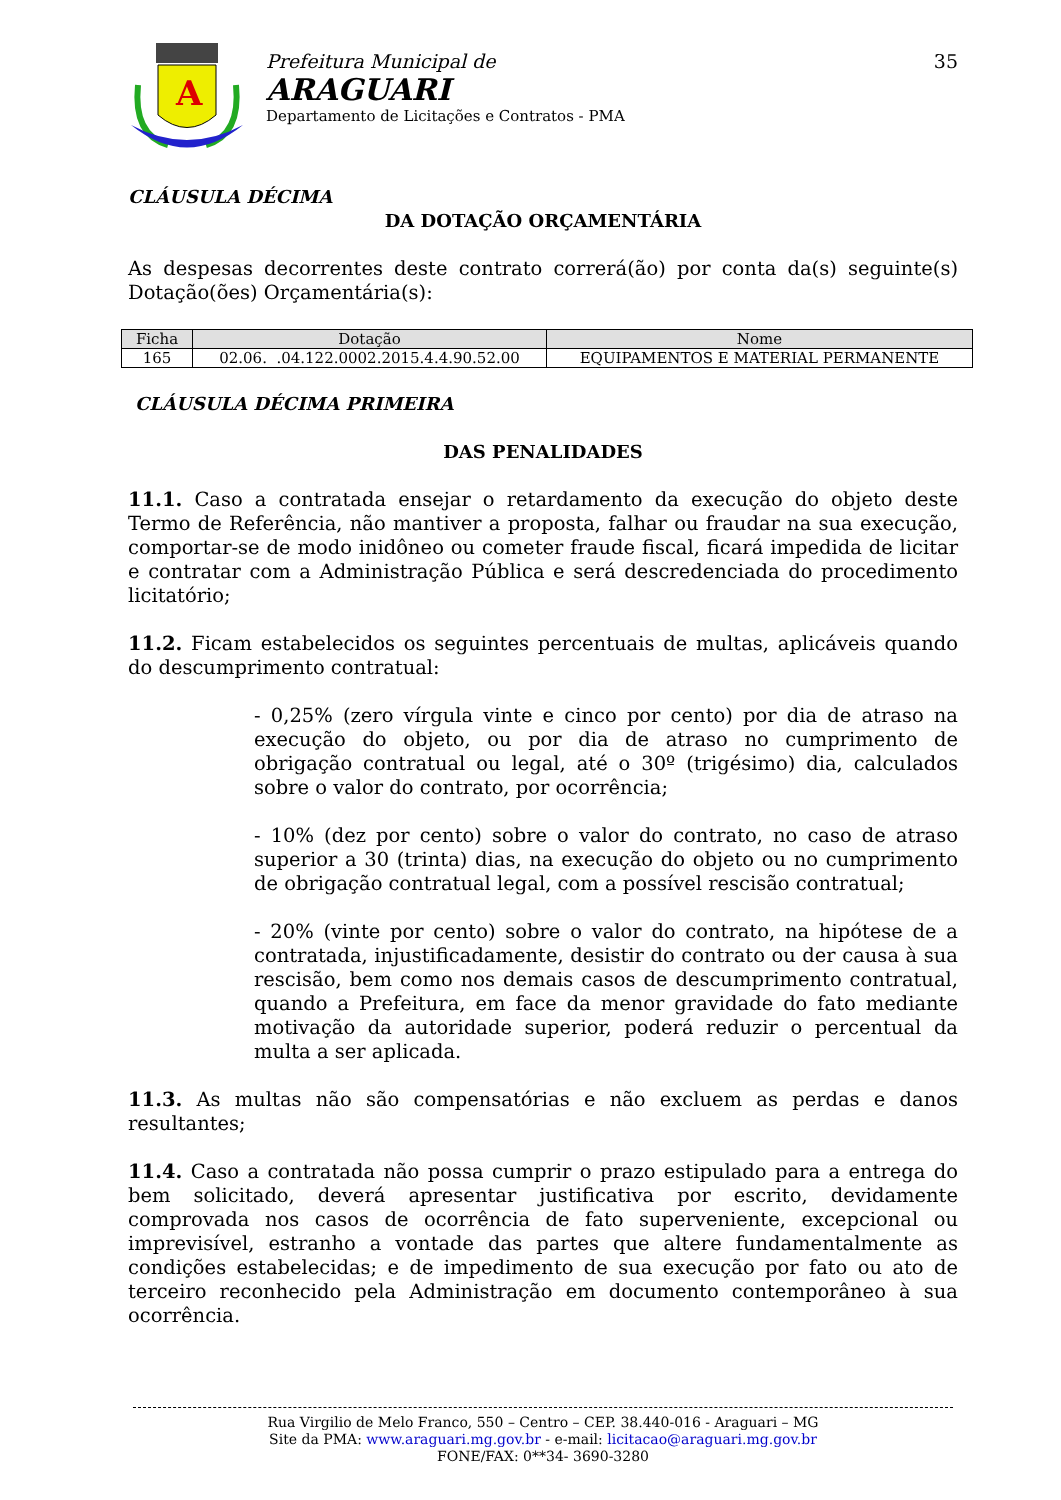A
Prefeitura Municipal de
ARAGUARI
Departamento de Licitações e Contratos - PMA
35
CLÁUSULA DÉCIMA
DA DOTAÇÃO ORÇAMENTÁRIA
As despesas decorrentes deste contrato correrá(ão) por conta da(s) seguinte(s) Dotação(ões) Orçamentária(s):
| Ficha | Dotação | Nome |
| --- | --- | --- |
| 165 | 02.06. .04.122.0002.2015.4.4.90.52.00 | EQUIPAMENTOS E MATERIAL PERMANENTE |
CLÁUSULA DÉCIMA PRIMEIRA
DAS PENALIDADES
11.1. Caso a contratada ensejar o retardamento da execução do objeto deste Termo de Referência, não mantiver a proposta, falhar ou fraudar na sua execução, comportar-se de modo inidôneo ou cometer fraude fiscal, ficará impedida de licitar e contratar com a Administração Pública e será descredenciada do procedimento licitatório;
11.2. Ficam estabelecidos os seguintes percentuais de multas, aplicáveis quando do descumprimento contratual:
- 0,25% (zero vírgula vinte e cinco por cento) por dia de atraso na execução do objeto, ou por dia de atraso no cumprimento de obrigação contratual ou legal, até o 30º (trigésimo) dia, calculados sobre o valor do contrato, por ocorrência;
- 10% (dez por cento) sobre o valor do contrato, no caso de atraso superior a 30 (trinta) dias, na execução do objeto ou no cumprimento de obrigação contratual legal, com a possível rescisão contratual;
- 20% (vinte por cento) sobre o valor do contrato, na hipótese de a contratada, injustificadamente, desistir do contrato ou der causa à sua rescisão, bem como nos demais casos de descumprimento contratual, quando a Prefeitura, em face da menor gravidade do fato mediante motivação da autoridade superior, poderá reduzir o percentual da multa a ser aplicada.
11.3. As multas não são compensatórias e não excluem as perdas e danos resultantes;
11.4. Caso a contratada não possa cumprir o prazo estipulado para a entrega do bem solicitado, deverá apresentar justificativa por escrito, devidamente comprovada nos casos de ocorrência de fato superveniente, excepcional ou imprevisível, estranho a vontade das partes que altere fundamentalmente as condições estabelecidas; e de impedimento de sua execução por fato ou ato de terceiro reconhecido pela Administração em documento contemporâneo à sua ocorrência.
Rua Virgilio de Melo Franco, 550 – Centro – CEP. 38.440-016 - Araguari – MG
Site da PMA: www.araguari.mg.gov.br - e-mail: licitacao@araguari.mg.gov.br
FONE/FAX: 0**34- 3690-3280